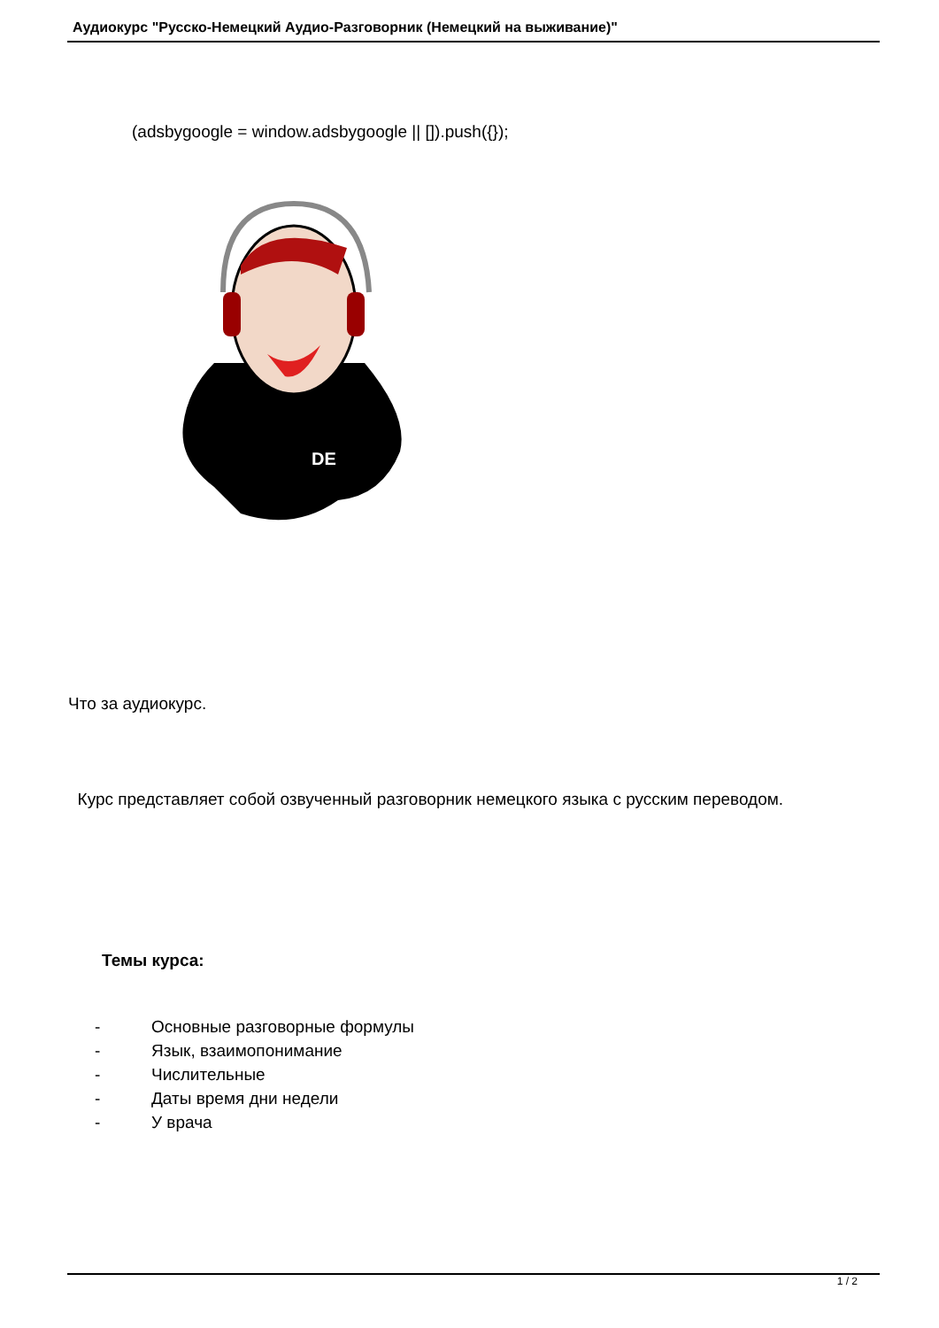Аудиокурс "Русско-Немецкий Аудио-Разговорник (Немецкий на выживание)"
(adsbygoogle = window.adsbygoogle || []).push({});
DE
Что за аудиокурс.
Курс представляет собой озвученный разговорник немецкого языка с русским переводом.
Темы курса:
- Основные разговорные формулы
- Язык, взаимопонимание
- Числительные
- Даты время дни недели
- У врача
1 / 2